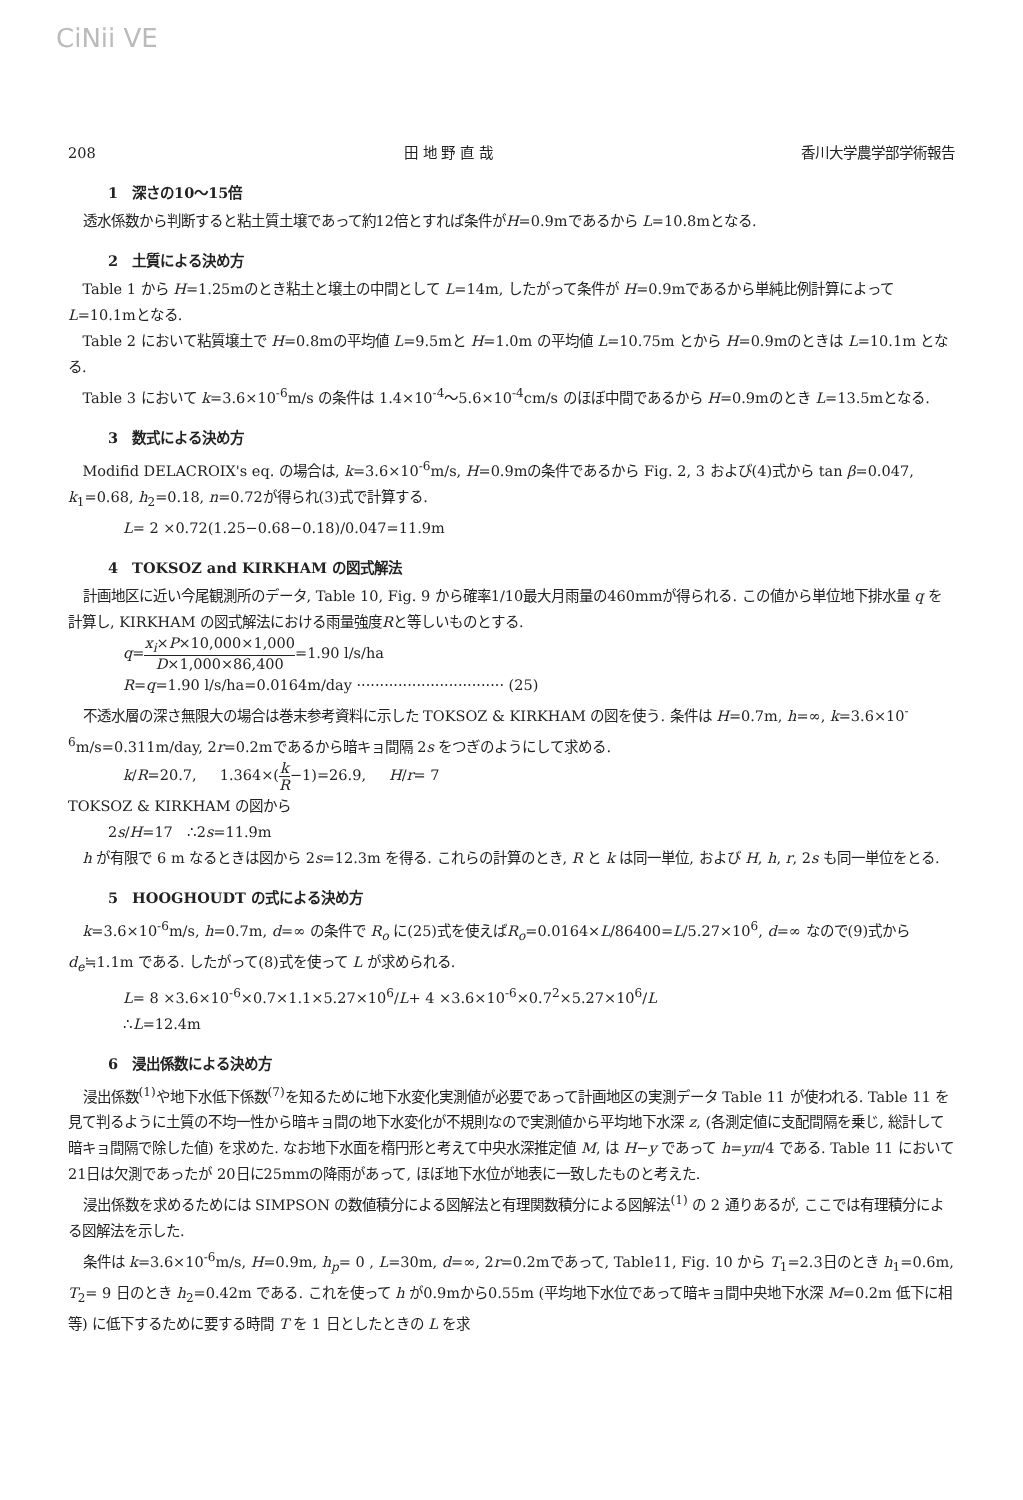CiNii VE
208 田 地 野 直 哉 香川大学農学部学術報告
1　深さの10～15倍
透水係数から判断すると粘土質土壌であって約12倍とすれば条件がH=0.9mであるから L=10.8mとなる.
2　土質による決め方
Table 1 から H=1.25mのとき粘土と壌土の中間として L=14m, したがって条件が H=0.9mであるから単純比例計算によって L=10.1mとなる.
Table 2 において粘質壌土で H=0.8mの平均値 L=9.5mと H=1.0m の平均値 L=10.75m とから H=0.9mのときは L=10.1m となる.
Table 3 において k=3.6×10<sup>-6</sup>m/s の条件は 1.4×10<sup>-4</sup>～5.6×10<sup>-4</sup>cm/s のほぼ中間であるから H=0.9mのとき L=13.5mとなる.
3　数式による決め方
Modifid DELACROIX's eq. の場合は, k=3.6×10<sup>-6</sup>m/s, H=0.9mの条件であるから Fig. 2, 3 および(4)式から tan β=0.047, k<sub>1</sub>=0.68, h<sub>2</sub>=0.18, n=0.72が得られ(3)式で計算する.
L= 2 ×0.72(1.25−0.68−0.18)/0.047=11.9m
4　TOKSOZ and KIRKHAM の図式解法
計画地区に近い今尾観測所のデータ, Table 10, Fig. 9 から確率1/10最大月雨量の460mmが得られる. この値から単位地下排水量 q を計算し, KIRKHAM の図式解法における雨量強度Rと等しいものとする.
q=x<sub>i</sub>×P×10,000×1,000 D×1,000×86,400=1.90 l/s/ha
R=q=1.90 l/s/ha=0.0164m/day ································ (25)
不透水層の深さ無限大の場合は巻末参考資料に示した TOKSOZ & KIRKHAM の図を使う. 条件は H=0.7m, h=∞, k=3.6×10<sup>-6</sup>m/s=0.311m/day, 2r=0.2mであるから暗キョ間隔 2s をつぎのようにして求める.
k/R=20.7, 1.364×(k R−1)=26.9, H/r= 7
TOKSOZ & KIRKHAM の図から
2s/H=17 ∴2s=11.9m
h が有限で 6 m なるときは図から 2s=12.3m を得る. これらの計算のとき, R と k は同一単位, および H, h, r, 2s も同一単位をとる.
5　HOOGHOUDT の式による決め方
k=3.6×10<sup>-6</sup>m/s, h=0.7m, d=∞ の条件で R<sub>o</sub> に(25)式を使えばR<sub>o</sub>=0.0164×L/86400=L/5.27×10<sup>6</sup>, d=∞ なので(9)式から d<sub>e</sub>≒1.1m である. したがって(8)式を使って L が求められる.
L= 8 ×3.6×10<sup>-6</sup>×0.7×1.1×5.27×10<sup>6</sup>/L+ 4 ×3.6×10<sup>-6</sup>×0.7<sup>2</sup>×5.27×10<sup>6</sup>/L
∴L=12.4m
6　浸出係数による決め方
浸出係数<sup>(1)</sup>や地下水低下係数<sup>(7)</sup>を知るために地下水変化実測値が必要であって計画地区の実測データ Table 11 が使われる. Table 11 を見て判るように土質の不均一性から暗キョ間の地下水変化が不規則なので実測値から平均地下水深 z, (各測定値に支配間隔を乗じ, 総計して暗キョ間隔で除した値) を求めた. なお地下水面を楕円形と考えて中央水深推定値 M, は H−y であって h=yπ/4 である. Table 11 において21日は欠測であったが 20日に25mmの降雨があって, ほぼ地下水位が地表に一致したものと考えた.
浸出係数を求めるためには SIMPSON の数値積分による図解法と有理関数積分による図解法<sup>(1)</sup> の 2 通りあるが, ここでは有理積分による図解法を示した.
条件は k=3.6×10<sup>-6</sup>m/s, H=0.9m, h<sub>p</sub>= 0 , L=30m, d=∞, 2r=0.2mであって, Table11, Fig. 10 から T<sub>1</sub>=2.3日のとき h<sub>1</sub>=0.6m, T<sub>2</sub>= 9 日のとき h<sub>2</sub>=0.42m である. これを使って h が0.9mから0.55m (平均地下水位であって暗キョ間中央地下水深 M=0.2m 低下に相等) に低下するために要する時間 T を 1 日としたときの L を求